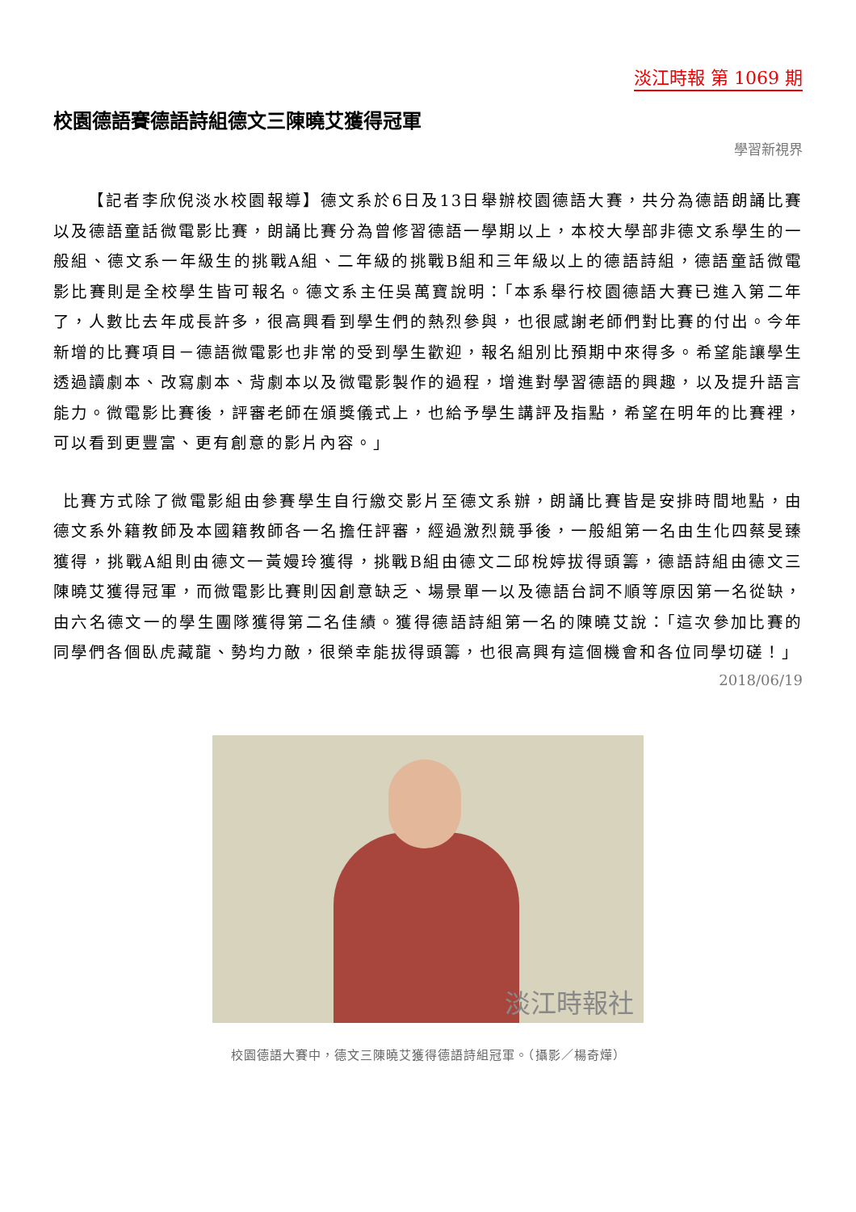淡江時報 第 1069 期
校園德語賽德語詩組德文三陳曉艾獲得冠軍
學習新視界
  【記者李欣倪淡水校園報導】德文系於6日及13日舉辦校園德語大賽，共分為德語朗誦比賽以及德語童話微電影比賽，朗誦比賽分為曾修習德語一學期以上，本校大學部非德文系學生的一般組、德文系一年級生的挑戰A組、二年級的挑戰B組和三年級以上的德語詩組，德語童話微電影比賽則是全校學生皆可報名。德文系主任吳萬寶說明：「本系舉行校園德語大賽已進入第二年了，人數比去年成長許多，很高興看到學生們的熱烈參與，也很感謝老師們對比賽的付出。今年新增的比賽項目－德語微電影也非常的受到學生歡迎，報名組別比預期中來得多。希望能讓學生透過讀劇本、改寫劇本、背劇本以及微電影製作的過程，增進對學習德語的興趣，以及提升語言能力。微電影比賽後，評審老師在頒獎儀式上，也給予學生講評及指點，希望在明年的比賽裡，可以看到更豐富、更有創意的影片內容。」
 比賽方式除了微電影組由參賽學生自行繳交影片至德文系辦，朗誦比賽皆是安排時間地點，由德文系外籍教師及本國籍教師各一名擔任評審，經過激烈競爭後，一般組第一名由生化四蔡旻臻獲得，挑戰A組則由德文一黃嫚玲獲得，挑戰B組由德文二邱梲婷拔得頭籌，德語詩組由德文三陳曉艾獲得冠軍，而微電影比賽則因創意缺乏、場景單一以及德語台詞不順等原因第一名從缺，由六名德文一的學生團隊獲得第二名佳績。獲得德語詩組第一名的陳曉艾說：「這次參加比賽的同學們各個臥虎藏龍、勢均力敵，很榮幸能拔得頭籌，也很高興有這個機會和各位同學切磋！」
2018/06/19
淡江時報社
校園德語大賽中，德文三陳曉艾獲得德語詩組冠軍。（攝影／楊奇燁）